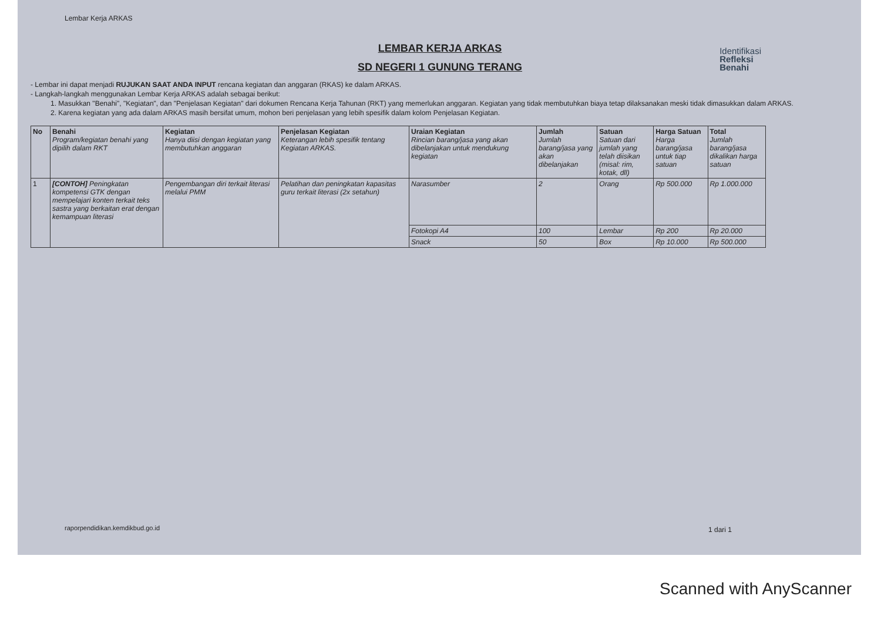Lembar Kerja ARKAS
Identifikasi
Refleksi
Benahi
LEMBAR KERJA ARKAS
SD NEGERI 1 GUNUNG TERANG
- Lembar ini dapat menjadi RUJUKAN SAAT ANDA INPUT rencana kegiatan dan anggaran (RKAS) ke dalam ARKAS.
- Langkah-langkah menggunakan Lembar Kerja ARKAS adalah sebagai berikut:
1. Masukkan "Benahi", "Kegiatan", dan "Penjelasan Kegiatan" dari dokumen Rencana Kerja Tahunan (RKT) yang memerlukan anggaran. Kegiatan yang tidak membutuhkan biaya tetap dilaksanakan meski tidak dimasukkan dalam ARKAS.
2. Karena kegiatan yang ada dalam ARKAS masih bersifat umum, mohon beri penjelasan yang lebih spesifik dalam kolom Penjelasan Kegiatan.
| No | Benahi Program/kegiatan benahi yang dipilih dalam RKT | Kegiatan Hanya diisi dengan kegiatan yang membutuhkan anggaran | Penjelasan Kegiatan Keterangan lebih spesifik tentang Kegiatan ARKAS. | Uraian Kegiatan Rincian barang/jasa yang akan dibelanjakan untuk mendukung kegiatan | Jumlah Jumlah barang/jasa yang akan dibelanjakan | Satuan Satuan dari jumlah yang telah diisikan (misal: rim, kotak, dll) | Harga Satuan Harga barang/jasa untuk tiap satuan | Total Jumlah barang/jasa dikalikan harga satuan |
| --- | --- | --- | --- | --- | --- | --- | --- | --- |
| 1 | [CONTOH] Peningkatan kompetensi GTK dengan mempelajari konten terkait teks sastra yang berkaitan erat dengan kemampuan literasi | Pengembangan diri terkait literasi melalui PMM | Pelatihan dan peningkatan kapasitas guru terkait literasi (2x setahun) | Narasumber | 2 | Orang | Rp 500.000 | Rp 1.000.000 |
| | | | | Fotokopi A4 | 100 | Lembar | Rp 200 | Rp 20.000 |
| | | | | Snack | 50 | Box | Rp 10.000 | Rp 500.000 |
raporpendidikan.kemdikbud.go.id
1 dari 1
Scanned with AnyScanner